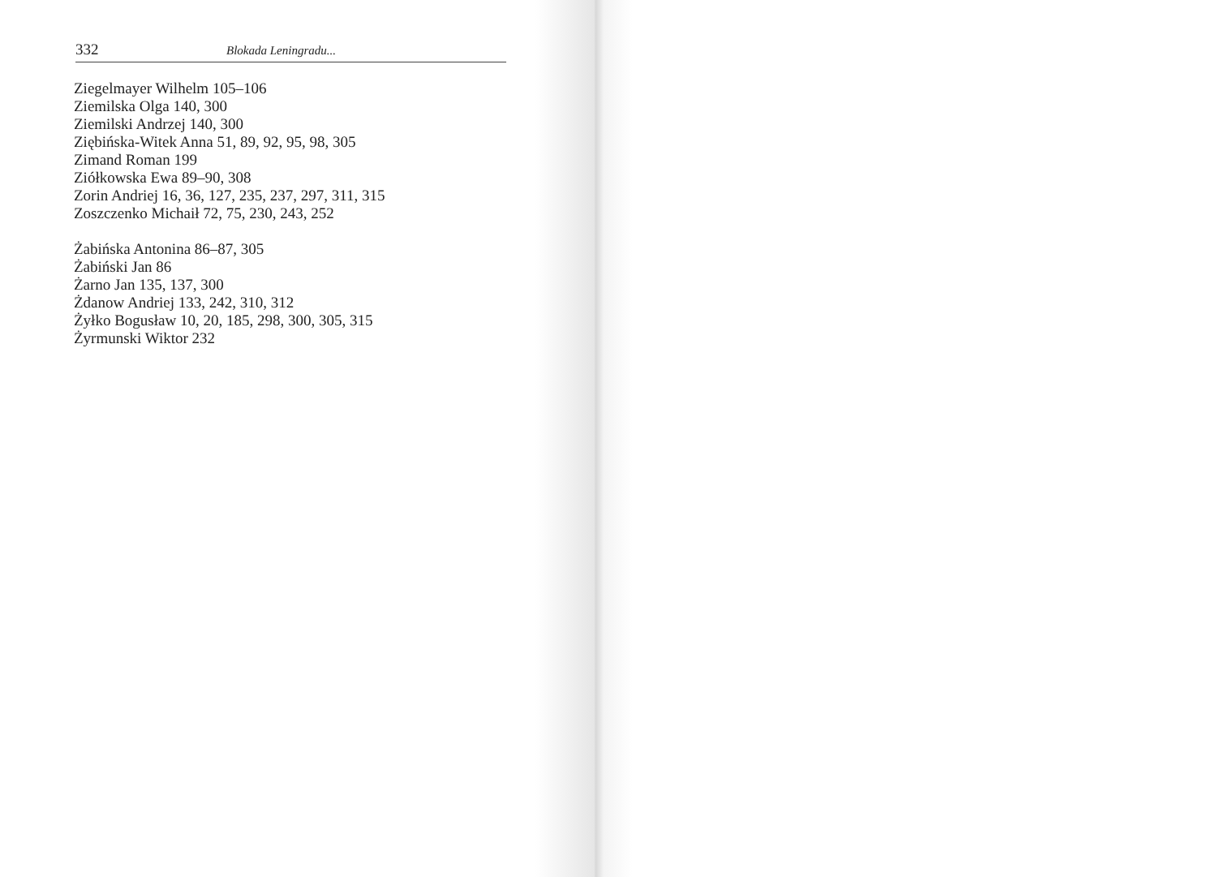332 Blokada Leningradu...
Ziegelmayer Wilhelm 105–106
Ziemilska Olga 140, 300
Ziemilski Andrzej 140, 300
Ziębińska-Witek Anna 51, 89, 92, 95, 98, 305
Zimand Roman 199
Ziółkowska Ewa 89–90, 308
Zorin Andriej 16, 36, 127, 235, 237, 297, 311, 315
Zoszczenko Michaił 72, 75, 230, 243, 252
Żabińska Antonina 86–87, 305
Żabiński Jan 86
Żarno Jan 135, 137, 300
Żdanow Andriej 133, 242, 310, 312
Żyłko Bogusław 10, 20, 185, 298, 300, 305, 315
Żyrmunski Wiktor 232